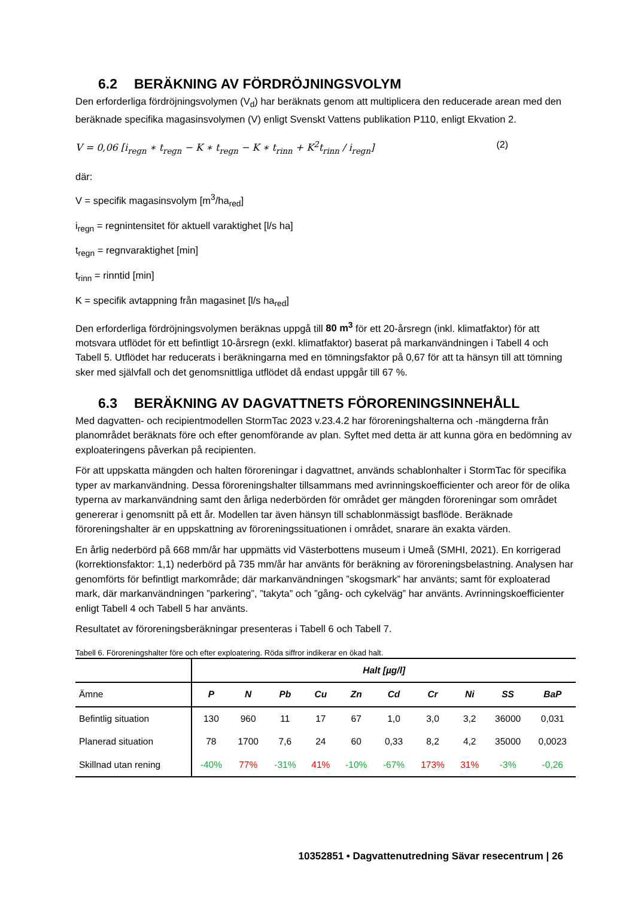6.2 BERÄKNING AV FÖRDRÖJNINGSVOLYM
Den erforderliga fördröjningsvolymen (V<sub>d</sub>) har beräknats genom att multiplicera den reducerade arean med den beräknade specifika magasinsvolymen (V) enligt Svenskt Vattens publikation P110, enligt Ekvation 2.
V = 0,06 [i<sub>regn</sub> ∗ t<sub>regn</sub> − K ∗ t<sub>regn</sub> − K ∗ t<sub>rinn</sub> + K<sup>2</sup>t<sub>rinn</sub> / i<sub>regn</sub>] (2)
där:
V = specifik magasinsvolym [m<sup>3</sup>/ha<sub>red</sub>]
i<sub>regn</sub> = regnintensitet för aktuell varaktighet [l/s ha]
t<sub>regn</sub> = regnvaraktighet [min]
t<sub>rinn</sub> = rinntid [min]
K = specifik avtappning från magasinet [l/s ha<sub>red</sub>]
Den erforderliga fördröjningsvolymen beräknas uppgå till 80 m<sup>3</sup> för ett 20-årsregn (inkl. klimatfaktor) för att motsvara utflödet för ett befintligt 10-årsregn (exkl. klimatfaktor) baserat på markanvändningen i Tabell 4 och Tabell 5. Utflödet har reducerats i beräkningarna med en tömningsfaktor på 0,67 för att ta hänsyn till att tömning sker med självfall och det genomsnittliga utflödet då endast uppgår till 67 %.
6.3 BERÄKNING AV DAGVATTNETS FÖRORENINGSINNEHÅLL
Med dagvatten- och recipientmodellen StormTac 2023 v.23.4.2 har föroreningshalterna och -mängderna från planområdet beräknats före och efter genomförande av plan. Syftet med detta är att kunna göra en bedömning av exploateringens påverkan på recipienten.
För att uppskatta mängden och halten föroreningar i dagvattnet, används schablonhalter i StormTac för specifika typer av markanvändning. Dessa föroreningshalter tillsammans med avrinningskoefficienter och areor för de olika typerna av markanvändning samt den årliga nederbörden för området ger mängden föroreningar som området genererar i genomsnitt på ett år. Modellen tar även hänsyn till schablonmässigt basflöde. Beräknade föroreningshalter är en uppskattning av föroreningssituationen i området, snarare än exakta värden.
En årlig nederbörd på 668 mm/år har uppmätts vid Västerbottens museum i Umeå (SMHI, 2021). En korrigerad (korrektionsfaktor: 1,1) nederbörd på 735 mm/år har använts för beräkning av föroreningsbelastning. Analysen har genomförts för befintligt markområde; där markanvändningen ”skogsmark” har använts; samt för exploaterad mark, där markanvändningen ”parkering”, ”takyta” och ”gång- och cykelväg” har använts. Avrinningskoefficienter enligt Tabell 4 och Tabell 5 har använts.
Resultatet av föroreningsberäkningar presenteras i Tabell 6 och Tabell 7.
Tabell 6. Föroreningshalter före och efter exploatering. Röda siffror indikerar en ökad halt.
| | Halt [µg/l] | | | | | | | | | |
| --- | --- | --- | --- | --- | --- | --- | --- | --- | --- | --- |
| Ämne | P | N | Pb | Cu | Zn | Cd | Cr | Ni | SS | BaP |
| Befintlig situation | 130 | 960 | 11 | 17 | 67 | 1,0 | 3,0 | 3,2 | 36000 | 0,031 |
| Planerad situation | 78 | 1700 | 7,6 | 24 | 60 | 0,33 | 8,2 | 4,2 | 35000 | 0,0023 |
| Skillnad utan rening | -40% | 77% | -31% | 41% | -10% | -67% | 173% | 31% | -3% | -0,26 |
10352851 • Dagvattenutredning Sävar resecentrum | 26